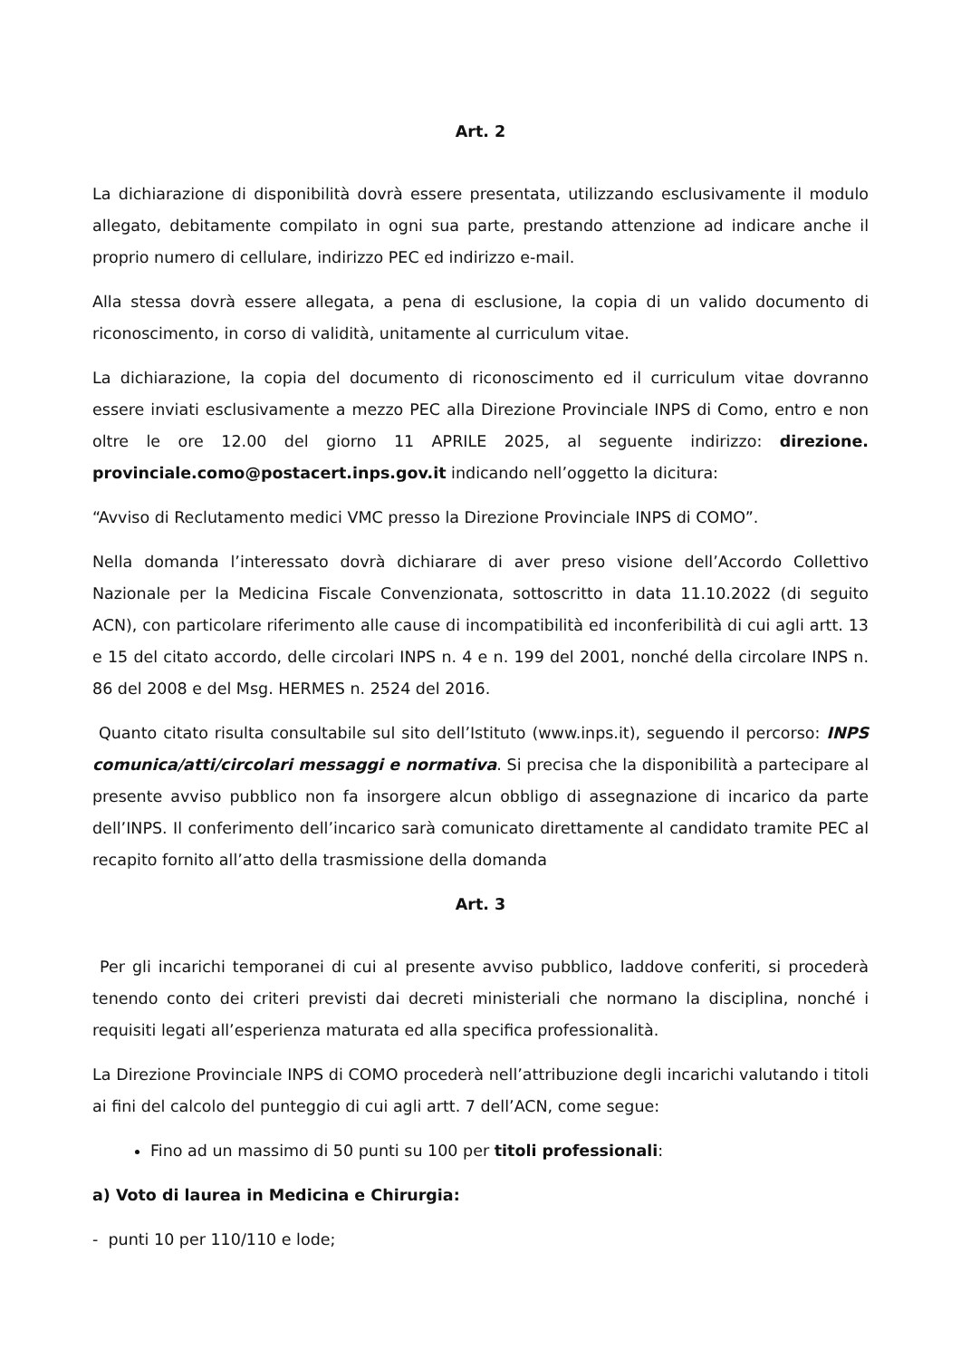Art. 2
La dichiarazione di disponibilità dovrà essere presentata, utilizzando esclusivamente il modulo allegato, debitamente compilato in ogni sua parte, prestando attenzione ad indicare anche il proprio numero di cellulare, indirizzo PEC ed indirizzo e-mail.
Alla stessa dovrà essere allegata, a pena di esclusione, la copia di un valido documento di riconoscimento, in corso di validità, unitamente al curriculum vitae.
La dichiarazione, la copia del documento di riconoscimento ed il curriculum vitae dovranno essere inviati esclusivamente a mezzo PEC alla Direzione Provinciale INPS di Como, entro e non oltre le ore 12.00 del giorno 11 APRILE 2025, al seguente indirizzo: direzione. provinciale.como@postacert.inps.gov.it indicando nell’oggetto la dicitura:
“Avviso di Reclutamento medici VMC presso la Direzione Provinciale INPS di COMO”.
Nella domanda l’interessato dovrà dichiarare di aver preso visione dell’Accordo Collettivo Nazionale per la Medicina Fiscale Convenzionata, sottoscritto in data 11.10.2022 (di seguito ACN), con particolare riferimento alle cause di incompatibilità ed inconferibilità di cui agli artt. 13 e 15 del citato accordo, delle circolari INPS n. 4 e n. 199 del 2001, nonché della circolare INPS n. 86 del 2008 e del Msg. HERMES n. 2524 del 2016.
Quanto citato risulta consultabile sul sito dell’Istituto (www.inps.it), seguendo il percorso: INPS comunica/atti/circolari messaggi e normativa. Si precisa che la disponibilità a partecipare al presente avviso pubblico non fa insorgere alcun obbligo di assegnazione di incarico da parte dell’INPS. Il conferimento dell’incarico sarà comunicato direttamente al candidato tramite PEC al recapito fornito all’atto della trasmissione della domanda
Art. 3
Per gli incarichi temporanei di cui al presente avviso pubblico, laddove conferiti, si procederà tenendo conto dei criteri previsti dai decreti ministeriali che normano la disciplina, nonché i requisiti legati all’esperienza maturata ed alla specifica professionalità.
La Direzione Provinciale INPS di COMO procederà nell’attribuzione degli incarichi valutando i titoli ai fini del calcolo del punteggio di cui agli artt. 7 dell’ACN, come segue:
Fino ad un massimo di 50 punti su 100 per titoli professionali:
a) Voto di laurea in Medicina e Chirurgia:
- punti 10 per 110/110 e lode;